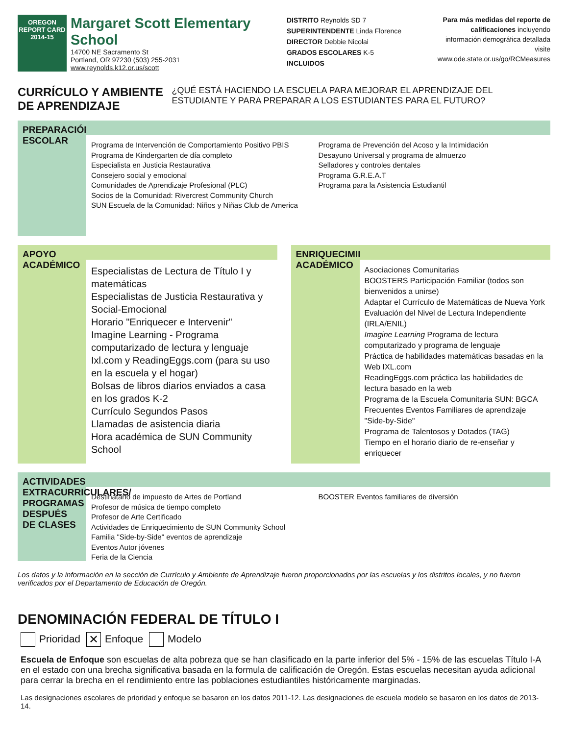OREGON
REPORT CARD
2014-15
Margaret Scott Elementary
School
14700 NE Sacramento St
Portland, OR 97230 (503) 255-2031
www.reynolds.k12.or.us/scott
DISTRITO Reynolds SD 7
SUPERINTENDENTE Linda Florence
DIRECTOR Debbie Nicolai
GRADOS ESCOLARES K-5
INCLUIDOS
Para más medidas del reporte de
calificaciones incluyendo
información demográfica detallada
visite
www.ode.state.or.us/go/RCMeasures
CURRÍCULO Y AMBIENTE DE APRENDIZAJE ¿QUÉ ESTÁ HACIENDO LA ESCUELA PARA MEJORAR EL APRENDIZAJE DEL ESTUDIANTE Y PARA PREPARAR A LOS ESTUDIANTES PARA EL FUTURO?
PREPARACIÓN ESCOLAR
Programa de Intervención de Comportamiento Positivo PBIS
Programa de Kindergarten de día completo
Especialista en Justicia Restaurativa
Consejero social y emocional
Comunidades de Aprendizaje Profesional (PLC)
Socios de la Comunidad: Rivercrest Community Church
SUN Escuela de la Comunidad: Niños y Niñas Club de America
Programa de Prevención del Acoso y la Intimidación
Desayuno Universal y programa de almuerzo
Selladores y controles dentales
Programa G.R.E.A.T
Programa para la Asistencia Estudiantil
APOYO ACADÉMICO
Especialistas de Lectura de Título I y matemáticas
Especialistas de Justicia Restaurativa y Social-Emocional
Horario "Enriquecer e Intervenir"
Imagine Learning - Programa computarizado de lectura y lenguaje
Ixl.com y ReadingEggs.com (para su uso en la escuela y el hogar)
Bolsas de libros diarios enviados a casa en los grados K-2
Currículo Segundos Pasos
Llamadas de asistencia diaria
Hora académica de SUN Community School
ENRIQUECIMIENTO ACADÉMICO
Asociaciones Comunitarias
BOOSTERS Participación Familiar (todos son bienvenidos a unirse)
Adaptar el Currículo de Matemáticas de Nueva York
Evaluación del Nivel de Lectura Independiente (IRLA/ENIL)
Imagine Learning Programa de lectura computarizado y programa de lenguaje
Práctica de habilidades matemáticas basadas en la Web IXL.com
ReadingEggs.com práctica las habilidades de lectura basado en la web
Programa de la Escuela Comunitaria SUN: BGCA
Frecuentes Eventos Familiares de aprendizaje "Side-by-Side"
Programa de Talentosos y Dotados (TAG)
Tiempo en el horario diario de re-enseñar y enriquecer
ACTIVIDADES EXTRACURRICULARES/ PROGRAMAS DESPUÉS DE CLASES
Destinatario de impuesto de Artes de Portland
Profesor de música de tiempo completo
Profesor de Arte Certificado
Actividades de Enriquecimiento de SUN Community School
Familia "Side-by-Side" eventos de aprendizaje
Eventos Autor jóvenes
Feria de la Ciencia
BOOSTER Eventos familiares de diversión
Los datos y la información en la sección de Currículo y Ambiente de Aprendizaje fueron proporcionados por las escuelas y los distritos locales, y no fueron verificados por el Departamento de Educación de Oregón.
DENOMINACIÓN FEDERAL DE TÍTULO I
Prioridad ✕ Enfoque Modelo
Escuela de Enfoque son escuelas de alta pobreza que se han clasificado en la parte inferior del 5% - 15% de las escuelas Título I-A en el estado con una brecha significativa basada en la formula de calificación de Oregón. Estas escuelas necesitan ayuda adicional para cerrar la brecha en el rendimiento entre las poblaciones estudiantiles históricamente marginadas.
Las designaciones escolares de prioridad y enfoque se basaron en los datos 2011-12. Las designaciones de escuela modelo se basaron en los datos de 2013-14.